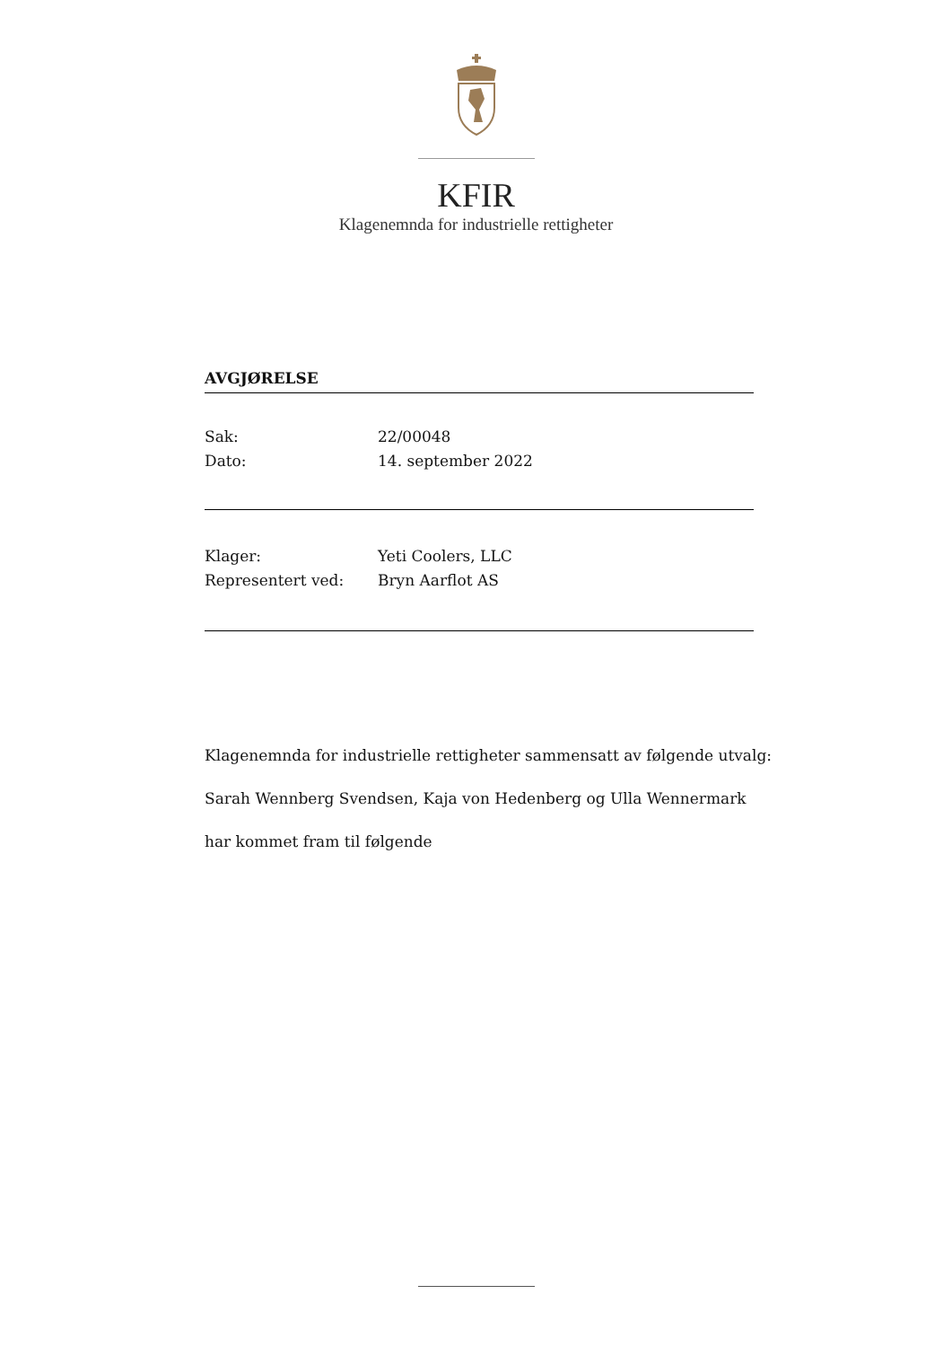KFIR
Klagenemnda for industrielle rettigheter
AVGJØRELSE
Sak: 22/00048
Dato: 14. september 2022
Klager: Yeti Coolers, LLC
Representert ved: Bryn Aarflot AS
Klagenemnda for industrielle rettigheter sammensatt av følgende utvalg:
Sarah Wennberg Svendsen, Kaja von Hedenberg og Ulla Wennermark
har kommet fram til følgende